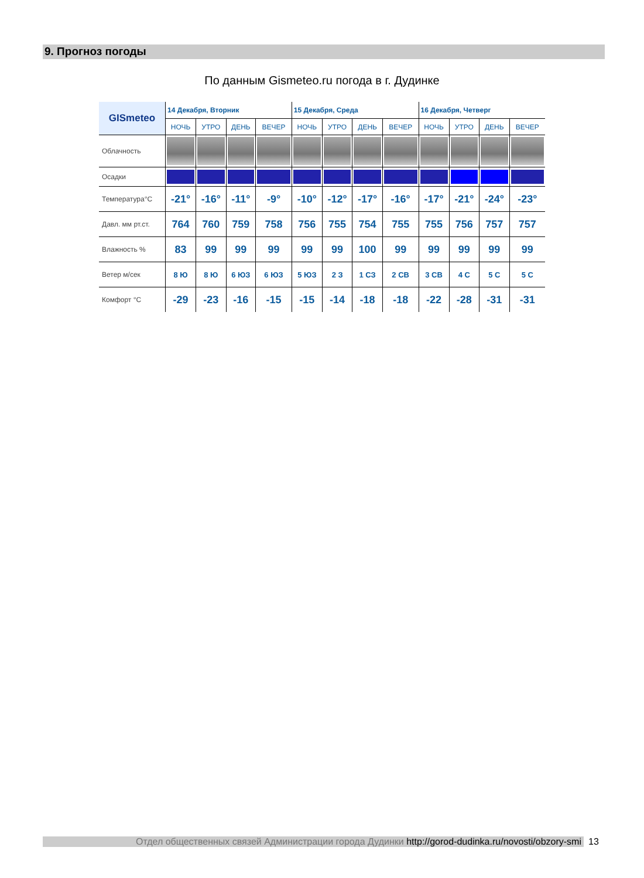9. Прогноз погоды
По данным Gismeteo.ru погода в г. Дудинке
| GISmeteo | 14 Декабря, Вторник | | | | 15 Декабря, Среда | | | | 16 Декабря, Четверг | | | |
| --- | --- | --- | --- | --- | --- | --- | --- | --- | --- | --- | --- | --- |
| | НОЧЬ | УТРО | ДЕНЬ | ВЕЧЕР | НОЧЬ | УТРО | ДЕНЬ | ВЕЧЕР | НОЧЬ | УТРО | ДЕНЬ | ВЕЧЕР |
| Облачность | | | | | | | | | | | | |
| Осадки | | | | | | | | | | | | |
| Температура°C | -21° | -16° | -11° | -9° | -10° | -12° | -17° | -16° | -17° | -21° | -24° | -23° |
| Давл. мм рт.ст. | 764 | 760 | 759 | 758 | 756 | 755 | 754 | 755 | 755 | 756 | 757 | 757 |
| Влажность % | 83 | 99 | 99 | 99 | 99 | 99 | 100 | 99 | 99 | 99 | 99 | 99 |
| Ветер м/сек | 8 Ю | 8 Ю | 6 ЮЗ | 6 ЮЗ | 5 ЮЗ | 2 З | 1 СЗ | 2 СВ | 3 СВ | 4 С | 5 С | 5 С |
| Комфорт °C | -29 | -23 | -16 | -15 | -15 | -14 | -18 | -18 | -22 | -28 | -31 | -31 |
Отдел общественных связей Администрации города Дудинки http://gorod-dudinka.ru/novosti/obzory-smi
13